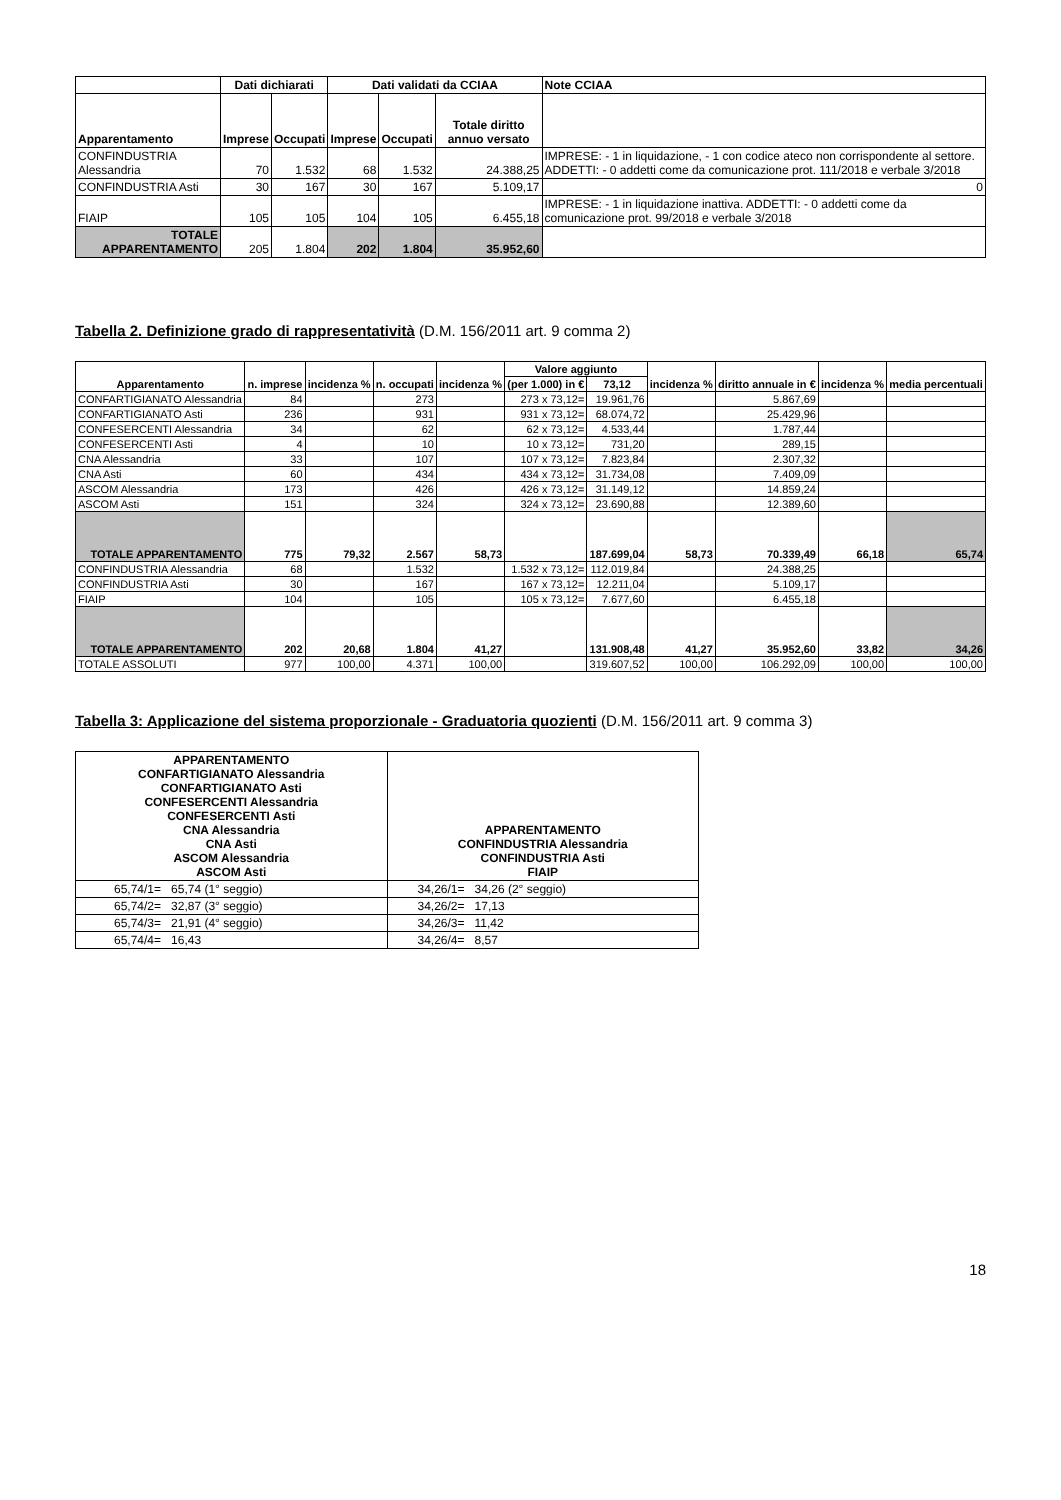| | Dati dichiarati | | Dati validati da CCIAA | | | Note CCIAA |
| --- | --- | --- | --- | --- | --- | --- |
| Apparentamento | Imprese | Occupati | Imprese | Occupati | Totale diritto annuo versato | |
| CONFINDUSTRIA Alessandria | 70 | 1.532 | 68 | 1.532 | 24.388,25 | IMPRESE: - 1 in liquidazione, - 1 con codice ateco non corrispondente al settore. ADDETTI: - 0 addetti come da comunicazione prot. 111/2018 e verbale 3/2018 |
| CONFINDUSTRIA Asti | 30 | 167 | 30 | 167 | 5.109,17 | 0 |
| FIAIP | 105 | 105 | 104 | 105 | 6.455,18 | IMPRESE: - 1 in liquidazione inattiva. ADDETTI: - 0 addetti come da comunicazione prot. 99/2018 e verbale 3/2018 |
| TOTALE APPARENTAMENTO | 205 | 1.804 | 202 | 1.804 | 35.952,60 | |
Tabella 2. Definizione grado di rappresentatività (D.M. 156/2011 art. 9 comma 2)
| Apparentamento | n. imprese | incidenza % | n. occupati | incidenza % | Valore aggiunto | | incidenza % | diritto annuale in € | incidenza % | media percentuali |
| --- | --- | --- | --- | --- | --- | --- | --- | --- | --- | --- |
| | | | | | (per 1.000) in € | 73,12 | | | | |
| CONFARTIGIANATO Alessandria | 84 | | 273 | | 273 x 73,12= | 19.961,76 | | 5.867,69 | | |
| CONFARTIGIANATO Asti | 236 | | 931 | | 931 x 73,12= | 68.074,72 | | 25.429,96 | | |
| CONFESERCENTI Alessandria | 34 | | 62 | | 62 x 73,12= | 4.533,44 | | 1.787,44 | | |
| CONFESERCENTI Asti | 4 | | 10 | | 10 x 73,12= | 731,20 | | 289,15 | | |
| CNA Alessandria | 33 | | 107 | | 107 x 73,12= | 7.823,84 | | 2.307,32 | | |
| CNA Asti | 60 | | 434 | | 434 x 73,12= | 31.734,08 | | 7.409,09 | | |
| ASCOM Alessandria | 173 | | 426 | | 426 x 73,12= | 31.149,12 | | 14.859,24 | | |
| ASCOM Asti | 151 | | 324 | | 324 x 73,12= | 23.690,88 | | 12.389,60 | | |
| TOTALE APPARENTAMENTO | 775 | 79,32 | 2.567 | 58,73 | | 187.699,04 | 58,73 | 70.339,49 | 66,18 | 65,74 |
| CONFINDUSTRIA Alessandria | 68 | | 1.532 | | 1.532 x 73,12= | 112.019,84 | | 24.388,25 | | |
| CONFINDUSTRIA Asti | 30 | | 167 | | 167 x 73,12= | 12.211,04 | | 5.109,17 | | |
| FIAIP | 104 | | 105 | | 105 x 73,12= | 7.677,60 | | 6.455,18 | | |
| TOTALE APPARENTAMENTO | 202 | 20,68 | 1.804 | 41,27 | | 131.908,48 | 41,27 | 35.952,60 | 33,82 | 34,26 |
| TOTALE ASSOLUTI | 977 | 100,00 | 4.371 | 100,00 | | 319.607,52 | 100,00 | 106.292,09 | 100,00 | 100,00 |
Tabella 3: Applicazione del sistema proporzionale - Graduatoria quozienti (D.M. 156/2011 art. 9 comma 3)
| APPARENTAMENTO CONFARTIGIANATO Alessandria CONFARTIGIANATO Asti CONFESERCENTI Alessandria CONFESERCENTI Asti CNA Alessandria CNA Asti ASCOM Alessandria ASCOM Asti | APPARENTAMENTO CONFINDUSTRIA Alessandria CONFINDUSTRIA Asti FIAIP |
| --- | --- |
| 65,74/1= 65,74 (1° seggio) | 34,26/1= 34,26 (2° seggio) |
| 65,74/2= 32,87 (3° seggio) | 34,26/2= 17,13 |
| 65,74/3= 21,91 (4° seggio) | 34,26/3= 11,42 |
| 65,74/4= 16,43 | 34,26/4= 8,57 |
18